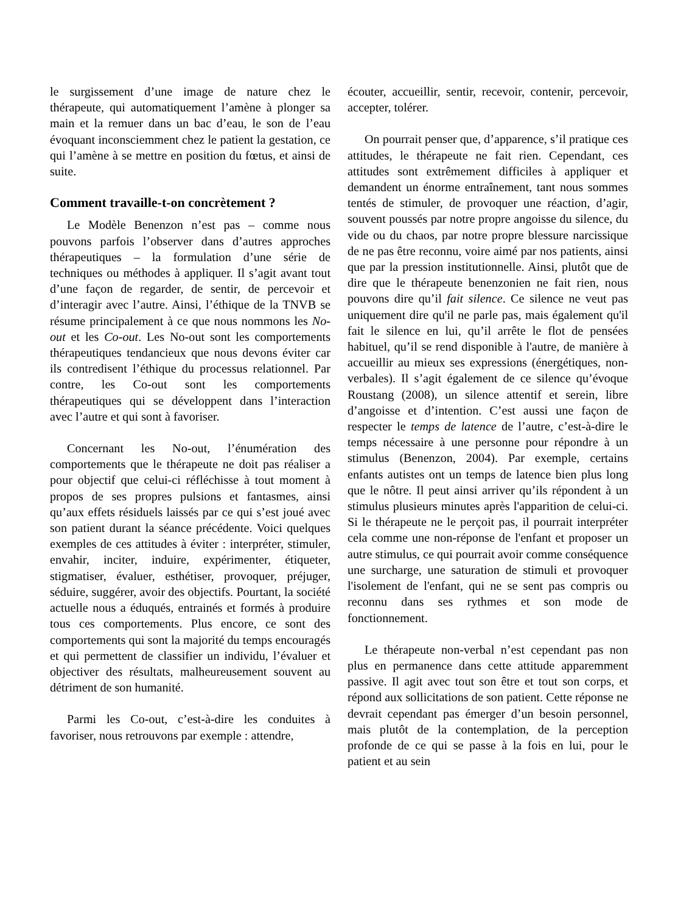le surgissement d’une image de nature chez le thérapeute, qui automatiquement l’amène à plonger sa main et la remuer dans un bac d’eau, le son de l’eau évoquant inconsciemment chez le patient la gestation, ce qui l’amène à se mettre en position du fœtus, et ainsi de suite.
Comment travaille-t-on concrètement ?
Le Modèle Benenzon n’est pas – comme nous pouvons parfois l’observer dans d’autres approches thérapeutiques – la formulation d’une série de techniques ou méthodes à appliquer. Il s’agit avant tout d’une façon de regarder, de sentir, de percevoir et d’interagir avec l’autre. Ainsi, l’éthique de la TNVB se résume principalement à ce que nous nommons les No-out et les Co-out. Les No-out sont les comportements thérapeutiques tendancieux que nous devons éviter car ils contredisent l’éthique du processus relationnel. Par contre, les Co-out sont les comportements thérapeutiques qui se développent dans l’interaction avec l’autre et qui sont à favoriser.
Concernant les No-out, l’énumération des comportements que le thérapeute ne doit pas réaliser a pour objectif que celui-ci réfléchisse à tout moment à propos de ses propres pulsions et fantasmes, ainsi qu’aux effets résiduels laissés par ce qui s’est joué avec son patient durant la séance précédente. Voici quelques exemples de ces attitudes à éviter : interpréter, stimuler, envahir, inciter, induire, expérimenter, étiqueter, stigmatiser, évaluer, esthétiser, provoquer, préjuger, séduire, suggérer, avoir des objectifs. Pourtant, la société actuelle nous a éduqués, entrainés et formés à produire tous ces comportements. Plus encore, ce sont des comportements qui sont la majorité du temps encouragés et qui permettent de classifier un individu, l’évaluer et objectiver des résultats, malheureusement souvent au détriment de son humanité.
Parmi les Co-out, c’est-à-dire les conduites à favoriser, nous retrouvons par exemple : attendre,
écouter, accueillir, sentir, recevoir, contenir, percevoir, accepter, tolérer.
On pourrait penser que, d’apparence, s’il pratique ces attitudes, le thérapeute ne fait rien. Cependant, ces attitudes sont extrêmement difficiles à appliquer et demandent un énorme entraînement, tant nous sommes tentés de stimuler, de provoquer une réaction, d’agir, souvent poussés par notre propre angoisse du silence, du vide ou du chaos, par notre propre blessure narcissique de ne pas être reconnu, voire aimé par nos patients, ainsi que par la pression institutionnelle. Ainsi, plutôt que de dire que le thérapeute benenzonien ne fait rien, nous pouvons dire qu’il fait silence. Ce silence ne veut pas uniquement dire qu'il ne parle pas, mais également qu'il fait le silence en lui, qu’il arrête le flot de pensées habituel, qu’il se rend disponible à l'autre, de manière à accueillir au mieux ses expressions (énergétiques, non-verbales). Il s’agit également de ce silence qu’évoque Roustang (2008), un silence attentif et serein, libre d’angoisse et d’intention. C’est aussi une façon de respecter le temps de latence de l’autre, c’est-à-dire le temps nécessaire à une personne pour répondre à un stimulus (Benenzon, 2004). Par exemple, certains enfants autistes ont un temps de latence bien plus long que le nôtre. Il peut ainsi arriver qu’ils répondent à un stimulus plusieurs minutes après l'apparition de celui-ci. Si le thérapeute ne le perçoit pas, il pourrait interpréter cela comme une non-réponse de l'enfant et proposer un autre stimulus, ce qui pourrait avoir comme conséquence une surcharge, une saturation de stimuli et provoquer l'isolement de l'enfant, qui ne se sent pas compris ou reconnu dans ses rythmes et son mode de fonctionnement.
Le thérapeute non-verbal n’est cependant pas non plus en permanence dans cette attitude apparemment passive. Il agit avec tout son être et tout son corps, et répond aux sollicitations de son patient. Cette réponse ne devrait cependant pas émerger d’un besoin personnel, mais plutôt de la contemplation, de la perception profonde de ce qui se passe à la fois en lui, pour le patient et au sein